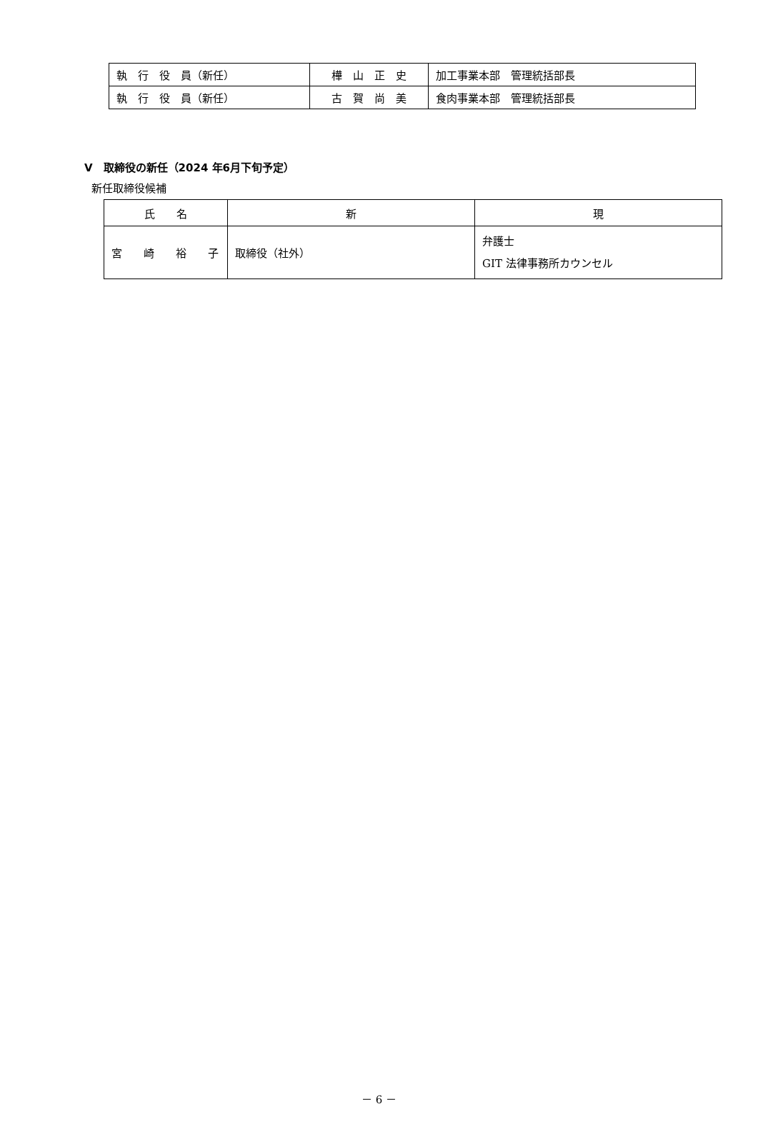| 執 行 役 員（新任） | 樺 山 正 史 | 加工事業本部 管理統括部長 |
| 執 行 役 員（新任） | 古 賀 尚 美 | 食肉事業本部 管理統括部長 |
Ⅴ　取締役の新任（2024 年6月下旬予定）
新任取締役候補
| 氏 名 | 新 | 現 |
| --- | --- | --- |
| 宮 崎 裕 子 | 取締役（社外） | 弁護士 GIT 法律事務所カウンセル |
－ 6 －